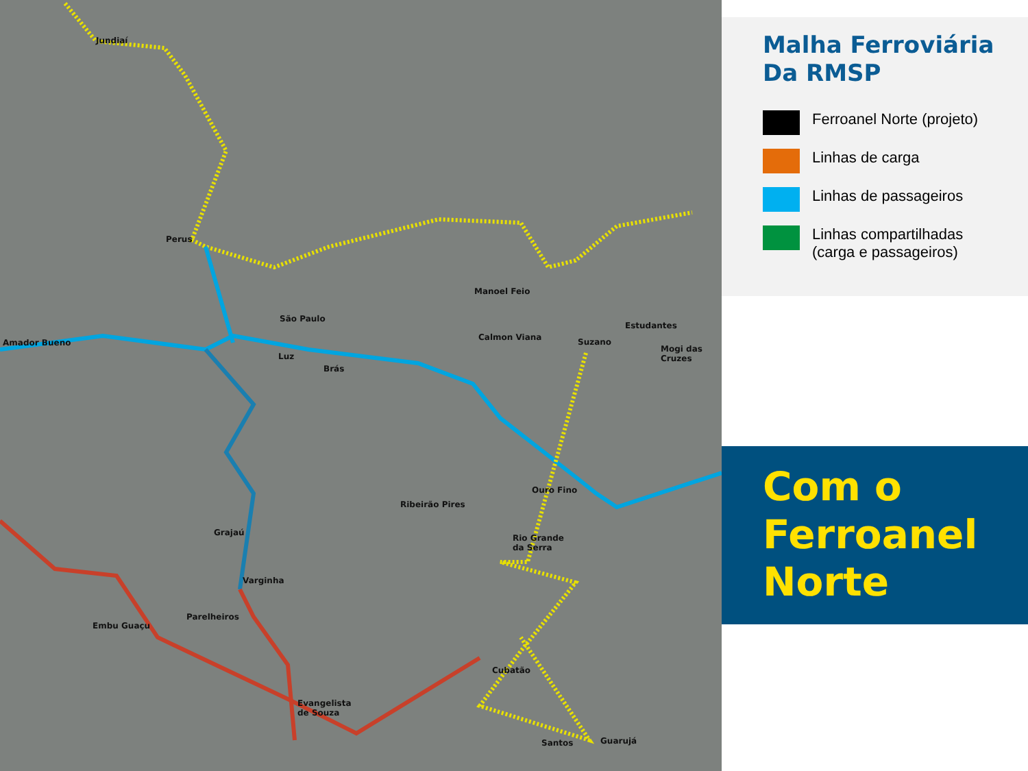Jundiaí
Perus
São Paulo
Amador Bueno
Luz
Brás
Manoel Feio
Calmon Viana Suzano
Estudantes
Mogi das
Cruzes
Ouro Fino
Ribeirão Pires
Rio Grande
da Serra
Grajaú
Varginha
Parelheiros
Embu Guaçu
Evangelista
de Souza
Cubatão
Santos Guarujá
Malha Ferroviária Da RMSP
Ferroanel Norte (projeto)
Linhas de carga
Linhas de passageiros
Linhas compartilhadas
(carga e passageiros)
Com o
Ferroanel
Norte